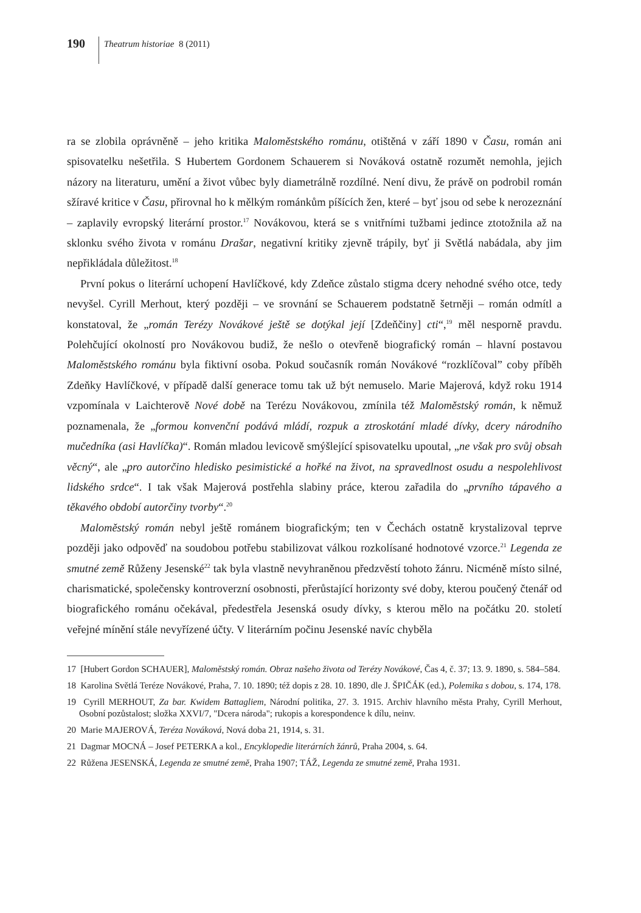190
Theatrum historiae 8 (2011)
ra se zlobila oprávněně – jeho kritika Maloměstského románu, otištěná v září 1890 v Času, román ani spisovatelku nešetřila. S Hubertem Gordonem Schauerem si Nováková ostatně rozumět nemohla, jejich názory na literaturu, umění a život vůbec byly diametrálně rozdílné. Není divu, že právě on podrobil román sžíravé kritice v Času, přirovnal ho k mělkým románkům píšících žen, které – byť jsou od sebe k nerozeznání – zaplavily evropský literární prostor.<sup>17</sup> Novákovou, která se s vnitřními tužbami jedince ztotožnila až na sklonku svého života v románu Drašar, negativní kritiky zjevně trápily, byť ji Světlá nabádala, aby jim nepřikládala důležitost.<sup>18</sup>
První pokus o literární uchopení Havlíčkové, kdy Zdeňce zůstalo stigma dcery nehodné svého otce, tedy nevyšel. Cyrill Merhout, který později – ve srovnání se Schauerem podstatně šetrněji – román odmítl a konstatoval, že „román Terézy Novákové ještě se dotýkal její [Zdeňčiny] cti“,<sup>19</sup> měl nesporně pravdu. Polehčující okolností pro Novákovou budiž, že nešlo o otevřeně biografický román – hlavní postavou Maloměstského románu byla fiktivní osoba. Pokud současník román Novákové “rozklíčoval” coby příběh Zdeňky Havlíčkové, v případě další generace tomu tak už být nemuselo. Marie Majerová, když roku 1914 vzpomínala v Laichterově Nové době na Terézu Novákovou, zmínila též Maloměstský román, k němuž poznamenala, že „formou konvenční podává mládí, rozpuk a ztroskotání mladé dívky, dcery národního mučedníka (asi Havlíčka)“. Román mladou levicově smýšlející spisovatelku upoutal, „ne však pro svůj obsah věcný“, ale „pro autorčino hledisko pesimistické a hořké na život, na spravedlnost osudu a nespolehlivost lidského srdce“. I tak však Majerová postřehla slabiny práce, kterou zařadila do „prvního tápavého a těkavého období autorčiny tvorby“.<sup>20</sup>
Maloměstský román nebyl ještě románem biografickým; ten v Čechách ostatně krystalizoval teprve později jako odpověď na soudobou potřebu stabilizovat válkou rozkolísané hodnotové vzorce.<sup>21</sup> Legenda ze smutné země Růženy Jesenské<sup>22</sup> tak byla vlastně nevyhraněnou předzvěstí tohoto žánru. Nicméně místo silné, charismatické, společensky kontroverzní osobnosti, přerůstající horizonty své doby, kterou poučený čtenář od biografického románu očekával, předestřela Jesenská osudy dívky, s kterou mělo na počátku 20. století veřejné mínění stále nevyřízené účty. V literárním počinu Jesenské navíc chyběla
17 [Hubert Gordon SCHAUER], Maloměstský román. Obraz našeho života od Terézy Novákové, Čas 4, č. 37; 13. 9. 1890, s. 584–584.
18 Karolina Světlá Teréze Novákové, Praha, 7. 10. 1890; též dopis z 28. 10. 1890, dle J. ŠPIČÁK (ed.), Polemika s dobou, s. 174, 178.
19 Cyrill MERHOUT, Za bar. Kwidem Battagliem, Národní politika, 27. 3. 1915. Archiv hlavního města Prahy, Cyrill Merhout, Osobní pozůstalost; složka XXVI/7, "Dcera národa"; rukopis a korespondence k dílu, neinv.
20 Marie MAJEROVÁ, Teréza Nováková, Nová doba 21, 1914, s. 31.
21 Dagmar MOCNÁ – Josef PETERKA a kol., Encyklopedie literárních žánrů, Praha 2004, s. 64.
22 Růžena JESENSKÁ, Legenda ze smutné země, Praha 1907; TÁŽ, Legenda ze smutné země, Praha 1931.